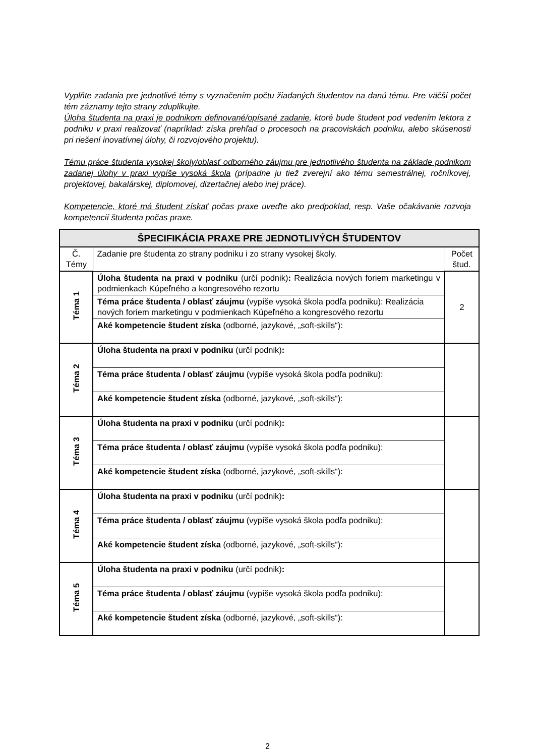Vyplňte zadania pre jednotlivé témy s vyznačením počtu žiadaných študentov na danú tému. Pre väčší počet tém záznamy tejto strany zduplikujte.
Úloha študenta na praxi je podnikom definované/opísané zadanie, ktoré bude študent pod vedením lektora z podniku v praxi realizovať (napríklad: získa prehľad o procesoch na pracoviskách podniku, alebo skúsenosti pri riešení inovatívnej úlohy, či rozvojového projektu).
Tému práce študenta vysokej školy/oblasť odborného záujmu pre jednotlivého študenta na základe podnikom zadanej úlohy v praxi vypíše vysoká škola (prípadne ju tiež zverejní ako tému semestrálnej, ročníkovej, projektovej, bakalárskej, diplomovej, dizertačnej alebo inej práce).
Kompetencie, ktoré má študent získať počas praxe uveďte ako predpoklad, resp. Vaše očakávanie rozvoja kompetencií študenta počas praxe.
| ŠPECIFIKÁCIA PRAXE PRE JEDNOTLIVÝCH ŠTUDENTOV | | |
| --- | --- | --- |
| Č. Témy | Zadanie pre študenta zo strany podniku i zo strany vysokej školy. | Počet štud. |
| Téma 1 | Úloha študenta na praxi v podniku (určí podnik) : Realizácia nových foriem marketingu v podmienkach Kúpeľného a kongresového rezortu | 2 |
| | Téma práce študenta / oblasť záujmu (vypíše vysoká škola podľa podniku): Realizácia nových foriem marketingu v podmienkach Kúpeľného a kongresového rezortu | |
| | Aké kompetencie študent získa (odborné, jazykové, „soft-skills“): | |
| Téma 2 | Úloha študenta na praxi v podniku (určí podnik) : | |
| | Téma práce študenta / oblasť záujmu (vypíše vysoká škola podľa podniku): | |
| | Aké kompetencie študent získa (odborné, jazykové, „soft-skills“): | |
| Téma 3 | Úloha študenta na praxi v podniku (určí podnik) : | |
| | Téma práce študenta / oblasť záujmu (vypíše vysoká škola podľa podniku): | |
| | Aké kompetencie študent získa (odborné, jazykové, „soft-skills“): | |
| Téma 4 | Úloha študenta na praxi v podniku (určí podnik) : | |
| | Téma práce študenta / oblasť záujmu (vypíše vysoká škola podľa podniku): | |
| | Aké kompetencie študent získa (odborné, jazykové, „soft-skills“): | |
| Téma 5 | Úloha študenta na praxi v podniku (určí podnik) : | |
| | Téma práce študenta / oblasť záujmu (vypíše vysoká škola podľa podniku): | |
| | Aké kompetencie študent získa (odborné, jazykové, „soft-skills“): | |
2